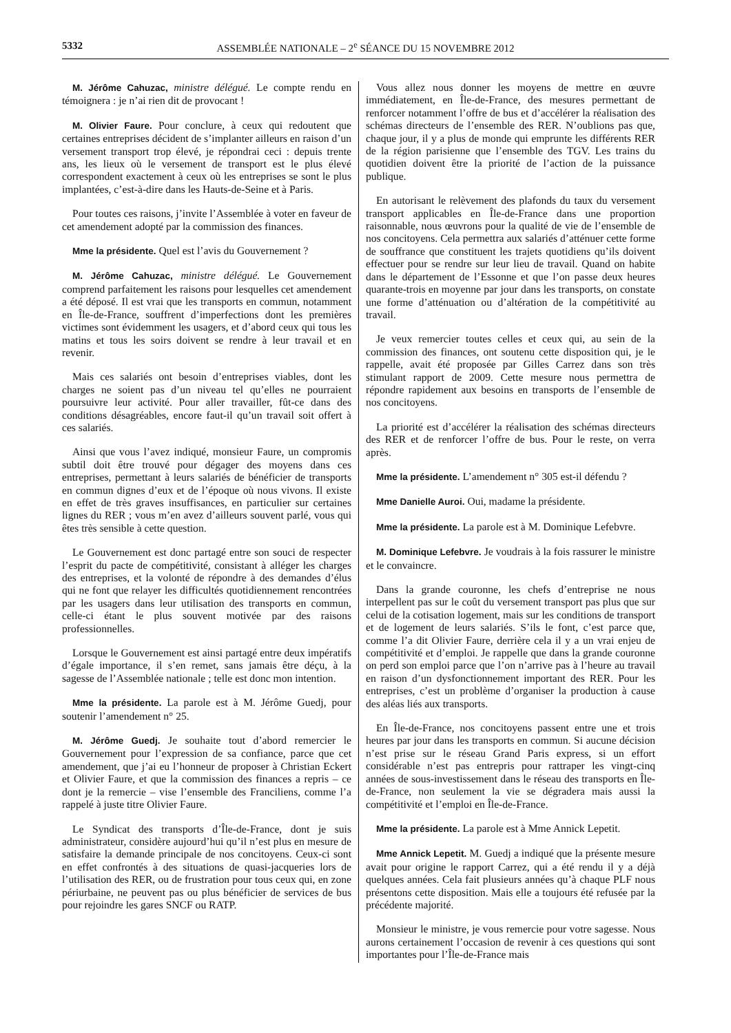5332 ASSEMBLÉE NATIONALE – 2<sup>e</sup> SÉANCE DU 15 NOVEMBRE 2012
M. Jérôme Cahuzac, ministre délégué. Le compte rendu en témoignera : je n’ai rien dit de provocant !
M. Olivier Faure. Pour conclure, à ceux qui redoutent que certaines entreprises décident de s’implanter ailleurs en raison d’un versement transport trop élevé, je répondrai ceci : depuis trente ans, les lieux où le versement de transport est le plus élevé correspondent exactement à ceux où les entreprises se sont le plus implantées, c’est-à-dire dans les Hauts-de-Seine et à Paris.
Pour toutes ces raisons, j’invite l’Assemblée à voter en faveur de cet amendement adopté par la commission des finances.
Mme la présidente. Quel est l’avis du Gouvernement ?
M. Jérôme Cahuzac, ministre délégué. Le Gouvernement comprend parfaitement les raisons pour lesquelles cet amendement a été déposé. Il est vrai que les transports en commun, notamment en Île-de-France, souffrent d’imperfections dont les premières victimes sont évidemment les usagers, et d’abord ceux qui tous les matins et tous les soirs doivent se rendre à leur travail et en revenir.
Mais ces salariés ont besoin d’entreprises viables, dont les charges ne soient pas d’un niveau tel qu’elles ne pourraient poursuivre leur activité. Pour aller travailler, fût-ce dans des conditions désagréables, encore faut-il qu’un travail soit offert à ces salariés.
Ainsi que vous l’avez indiqué, monsieur Faure, un compromis subtil doit être trouvé pour dégager des moyens dans ces entreprises, permettant à leurs salariés de bénéficier de transports en commun dignes d’eux et de l’époque où nous vivons. Il existe en effet de très graves insuffisances, en particulier sur certaines lignes du RER ; vous m’en avez d’ailleurs souvent parlé, vous qui êtes très sensible à cette question.
Le Gouvernement est donc partagé entre son souci de respecter l’esprit du pacte de compétitivité, consistant à alléger les charges des entreprises, et la volonté de répondre à des demandes d’élus qui ne font que relayer les difficultés quotidiennement rencontrées par les usagers dans leur utilisation des transports en commun, celle-ci étant le plus souvent motivée par des raisons professionnelles.
Lorsque le Gouvernement est ainsi partagé entre deux impératifs d’égale importance, il s’en remet, sans jamais être déçu, à la sagesse de l’Assemblée nationale ; telle est donc mon intention.
Mme la présidente. La parole est à M. Jérôme Guedj, pour soutenir l’amendement n° 25.
M. Jérôme Guedj. Je souhaite tout d’abord remercier le Gouvernement pour l’expression de sa confiance, parce que cet amendement, que j’ai eu l’honneur de proposer à Christian Eckert et Olivier Faure, et que la commission des finances a repris – ce dont je la remercie – vise l’ensemble des Franciliens, comme l’a rappelé à juste titre Olivier Faure.
Le Syndicat des transports d’Île-de-France, dont je suis administrateur, considère aujourd’hui qu’il n’est plus en mesure de satisfaire la demande principale de nos concitoyens. Ceux-ci sont en effet confrontés à des situations de quasi-jacqueries lors de l’utilisation des RER, ou de frustration pour tous ceux qui, en zone périurbaine, ne peuvent pas ou plus bénéficier de services de bus pour rejoindre les gares SNCF ou RATP.
Vous allez nous donner les moyens de mettre en œuvre immédiatement, en Île-de-France, des mesures permettant de renforcer notamment l’offre de bus et d’accélérer la réalisation des schémas directeurs de l’ensemble des RER. N’oublions pas que, chaque jour, il y a plus de monde qui emprunte les différents RER de la région parisienne que l’ensemble des TGV. Les trains du quotidien doivent être la priorité de l’action de la puissance publique.
En autorisant le relèvement des plafonds du taux du versement transport applicables en Île-de-France dans une proportion raisonnable, nous œuvrons pour la qualité de vie de l’ensemble de nos concitoyens. Cela permettra aux salariés d’atténuer cette forme de souffrance que constituent les trajets quotidiens qu’ils doivent effectuer pour se rendre sur leur lieu de travail. Quand on habite dans le département de l’Essonne et que l’on passe deux heures quarante-trois en moyenne par jour dans les transports, on constate une forme d’atténuation ou d’altération de la compétitivité au travail.
Je veux remercier toutes celles et ceux qui, au sein de la commission des finances, ont soutenu cette disposition qui, je le rappelle, avait été proposée par Gilles Carrez dans son très stimulant rapport de 2009. Cette mesure nous permettra de répondre rapidement aux besoins en transports de l’ensemble de nos concitoyens.
La priorité est d’accélérer la réalisation des schémas directeurs des RER et de renforcer l’offre de bus. Pour le reste, on verra après.
Mme la présidente. L’amendement n° 305 est-il défendu ?
Mme Danielle Auroi. Oui, madame la présidente.
Mme la présidente. La parole est à M. Dominique Lefebvre.
M. Dominique Lefebvre. Je voudrais à la fois rassurer le ministre et le convaincre.
Dans la grande couronne, les chefs d’entreprise ne nous interpellent pas sur le coût du versement transport pas plus que sur celui de la cotisation logement, mais sur les conditions de transport et de logement de leurs salariés. S’ils le font, c’est parce que, comme l’a dit Olivier Faure, derrière cela il y a un vrai enjeu de compétitivité et d’emploi. Je rappelle que dans la grande couronne on perd son emploi parce que l’on n’arrive pas à l’heure au travail en raison d’un dysfonctionnement important des RER. Pour les entreprises, c’est un problème d’organiser la production à cause des aléas liés aux transports.
En Île-de-France, nos concitoyens passent entre une et trois heures par jour dans les transports en commun. Si aucune décision n’est prise sur le réseau Grand Paris express, si un effort considérable n’est pas entrepris pour rattraper les vingt-cinq années de sous-investissement dans le réseau des transports en Île-de-France, non seulement la vie se dégradera mais aussi la compétitivité et l’emploi en Île-de-France.
Mme la présidente. La parole est à Mme Annick Lepetit.
Mme Annick Lepetit. M. Guedj a indiqué que la présente mesure avait pour origine le rapport Carrez, qui a été rendu il y a déjà quelques années. Cela fait plusieurs années qu’à chaque PLF nous présentons cette disposition. Mais elle a toujours été refusée par la précédente majorité.
Monsieur le ministre, je vous remercie pour votre sagesse. Nous aurons certainement l’occasion de revenir à ces questions qui sont importantes pour l’Île-de-France mais